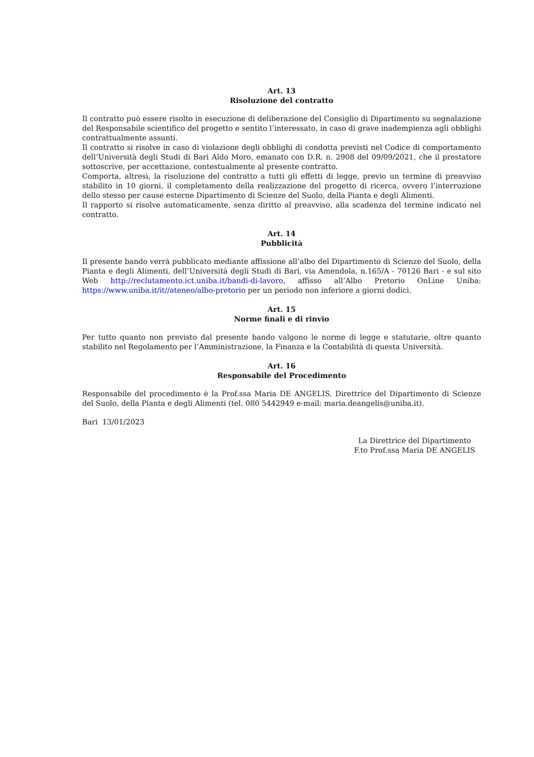Art. 13
Risoluzione del contratto
Il contratto può essere risolto in esecuzione di deliberazione del Consiglio di Dipartimento su segnalazione del Responsabile scientifico del progetto e sentito l’interessato, in caso di grave inadempienza agli obblighi contrattualmente assunti.
Il contratto si risolve in caso di violazione degli obblighi di condotta previsti nel Codice di comportamento dell’Università degli Studi di Bari Aldo Moro, emanato con D.R. n. 2908 del 09/09/2021, che il prestatore sottoscrive, per accettazione, contestualmente al presente contratto.
Comporta, altresì, la risoluzione del contratto a tutti gli effetti di legge, previo un termine di preavviso stabilito in 10 giorni, il completamento della realizzazione del progetto di ricerca, ovvero l’interruzione dello stesso per cause esterne Dipartimento di Scienze del Suolo, della Pianta e degli Alimenti.
Il rapporto si risolve automaticamente, senza diritto al preavviso, alla scadenza del termine indicato nel contratto.
Art. 14
Pubblicità
Il presente bando verrà pubblicato mediante affissione all’albo del Dipartimento di Scienze del Suolo, della Pianta e degli Alimenti, dell’Università degli Studi di Bari, via Amendola, n.165/A - 70126 Bari - e sul sito Web http://reclutamento.ict.uniba.it/bandi-di-lavoro, affisso all’Albo Pretorio OnLine Uniba: https://www.uniba.it/it//ateneo/albo-pretorio per un periodo non inferiore a giorni dodici.
Art. 15
Norme finali e di rinvio
Per tutto quanto non previsto dal presente bando valgono le norme di legge e statutarie, oltre quanto stabilito nel Regolamento per l’Amministrazione, la Finanza e la Contabilità di questa Università.
Art. 16
Responsabile del Procedimento
Responsabile del procedimento è la Prof.ssa Maria DE ANGELIS, Direttrice del Dipartimento di Scienze del Suolo, della Pianta e degli Alimenti (tel. 080 5442949 e-mail: maria.deangelis@uniba.it).
Bari 13/01/2023
La Direttrice del Dipartimento
F.to Prof.ssa Maria DE ANGELIS